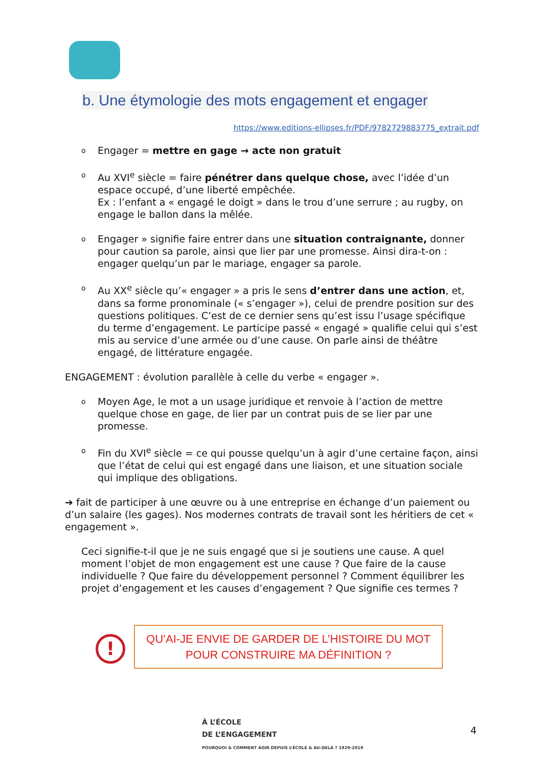b. Une étymologie des mots engagement et engager
https://www.editions-ellipses.fr/PDF/9782729883775_extrait.pdf
o Engager = mettre en gage → acte non gratuit
o Au XVI<sup>e</sup> siècle = faire pénétrer dans quelque chose, avec l’idée d’un espace occupé, d’une liberté empêchée.
Ex : l’enfant a « engagé le doigt » dans le trou d’une serrure ; au rugby, on engage le ballon dans la mêlée.
o Engager » signifie faire entrer dans une situation contraignante, donner pour caution sa parole, ainsi que lier par une promesse. Ainsi dira-t-on : engager quelqu’un par le mariage, engager sa parole.
o Au XX<sup>e</sup> siècle qu’« engager » a pris le sens d’entrer dans une action, et, dans sa forme pronominale (« s’engager »), celui de prendre position sur des questions politiques. C’est de ce dernier sens qu’est issu l’usage spécifique du terme d’engagement. Le participe passé « engagé » qualifie celui qui s’est mis au service d’une armée ou d’une cause. On parle ainsi de théâtre engagé, de littérature engagée.
ENGAGEMENT : évolution parallèle à celle du verbe « engager ».
o Moyen Age, le mot a un usage juridique et renvoie à l’action de mettre quelque chose en gage, de lier par un contrat puis de se lier par une promesse.
o Fin du XVI<sup>e</sup> siècle = ce qui pousse quelqu’un à agir d’une certaine façon, ainsi que l’état de celui qui est engagé dans une liaison, et une situation sociale qui implique des obligations.
➔ fait de participer à une œuvre ou à une entreprise en échange d’un paiement ou d’un salaire (les gages). Nos modernes contrats de travail sont les héritiers de cet « engagement ».
Ceci signifie-t-il que je ne suis engagé que si je soutiens une cause. A quel moment l’objet de mon engagement est une cause ? Que faire de la cause individuelle ? Que faire du développement personnel ? Comment équilibrer les projet d’engagement et les causes d’engagement ? Que signifie ces termes ?
!
QU’AI-JE ENVIE DE GARDER DE L’HISTOIRE DU MOT
POUR CONSTRUIRE MA DÉFINITION ?
À L’ÉCOLE
DE L’ENGAGEMENT
POURQUOI & COMMENT AGIR DEPUIS L’ÉCOLE & AU-DELÀ ? 1929-2019
4